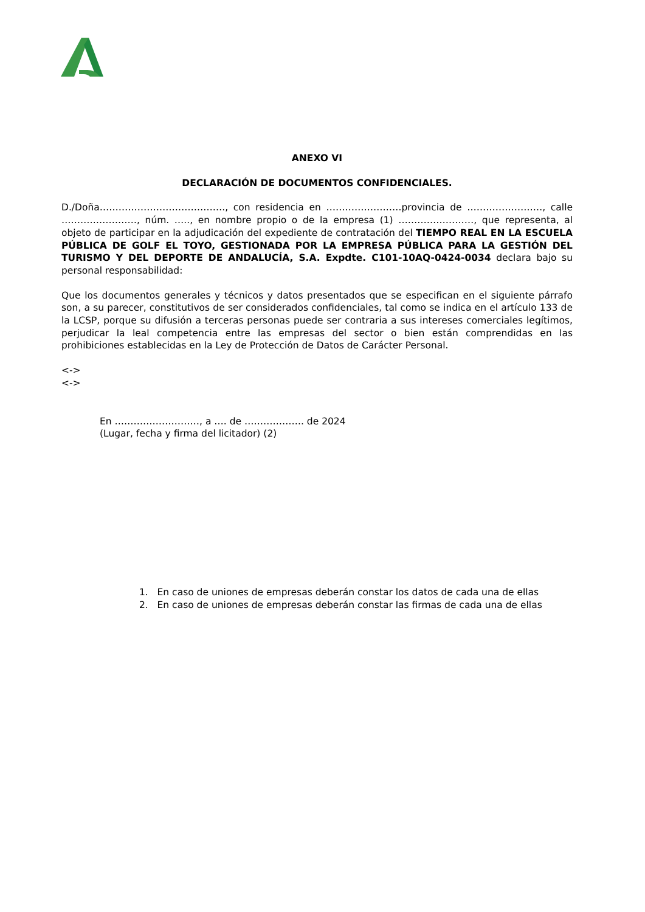ANEXO VI
DECLARACIÓN DE DOCUMENTOS CONFIDENCIALES.
D./Doña…………………………………., con residencia en ……………………provincia de ……………………, calle ……………………, núm. ….., en nombre propio o de la empresa (1) ……………………, que representa, al objeto de participar en la adjudicación del expediente de contratación del TIEMPO REAL EN LA ESCUELA PÚBLICA DE GOLF EL TOYO, GESTIONADA POR LA EMPRESA PÚBLICA PARA LA GESTIÓN DEL TURISMO Y DEL DEPORTE DE ANDALUCÍA, S.A. Expdte. C101-10AQ-0424-0034 declara bajo su personal responsabilidad:
Que los documentos generales y técnicos y datos presentados que se especifican en el siguiente párrafo son, a su parecer, constitutivos de ser considerados confidenciales, tal como se indica en el artículo 133 de la LCSP, porque su difusión a terceras personas puede ser contraria a sus intereses comerciales legítimos, perjudicar la leal competencia entre las empresas del sector o bien están comprendidas en las prohibiciones establecidas en la Ley de Protección de Datos de Carácter Personal.
<->
<->
En ………………………, a …. de ………………. de 2024
(Lugar, fecha y firma del licitador) (2)
1. En caso de uniones de empresas deberán constar los datos de cada una de ellas
2. En caso de uniones de empresas deberán constar las firmas de cada una de ellas